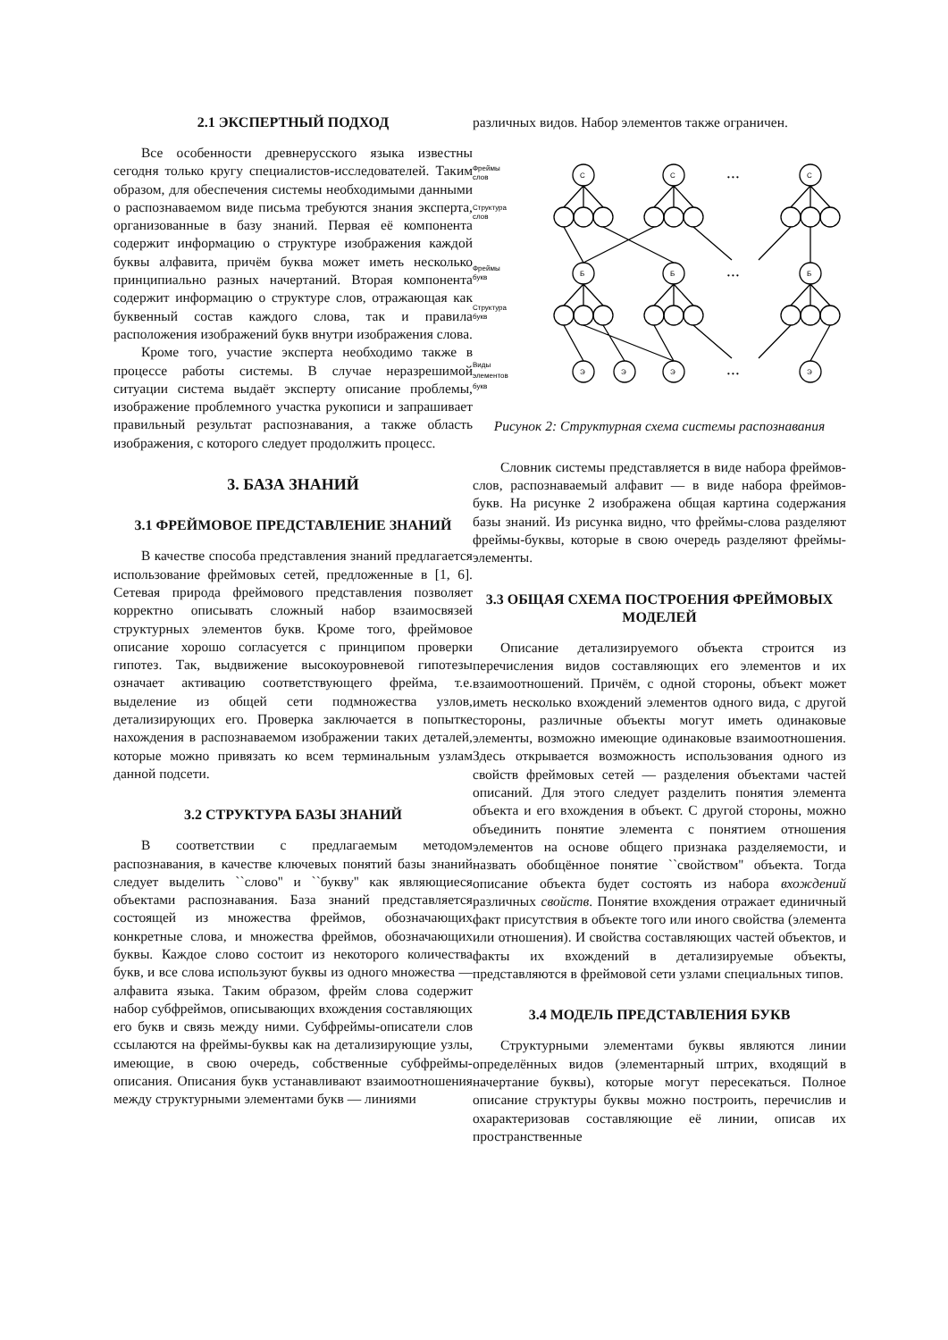2.1 ЭКСПЕРТНЫЙ ПОДХОД
Все особенности древнерусского языка известны сегодня только кругу специалистов-исследователей. Таким образом, для обеспечения системы необходимыми данными о распознаваемом виде письма требуются знания эксперта, организованные в базу знаний. Первая её компонента содержит информацию о структуре изображения каждой буквы алфавита, причём буква может иметь несколько принципиально разных начертаний. Вторая компонента содержит информацию о структуре слов, отражающая как буквенный состав каждого слова, так и правила расположения изображений букв внутри изображения слова.
Кроме того, участие эксперта необходимо также в процессе работы системы. В случае неразрешимой ситуации система выдаёт эксперту описание проблемы, изображение проблемного участка рукописи и запрашивает правильный результат распознавания, а также область изображения, с которого следует продолжить процесс.
3. БАЗА ЗНАНИЙ
3.1 ФРЕЙМОВОЕ ПРЕДСТАВЛЕНИЕ ЗНАНИЙ
В качестве способа представления знаний предлагается использование фреймовых сетей, предложенные в [1, 6]. Сетевая природа фреймового представления позволяет корректно описывать сложный набор взаимосвязей структурных элементов букв. Кроме того, фреймовое описание хорошо согласуется с принципом проверки гипотез. Так, выдвижение высокоуровневой гипотезы означает активацию соответствующего фрейма, т.е. выделение из общей сети подмножества узлов, детализирующих его. Проверка заключается в попытке нахождения в распознаваемом изображении таких деталей, которые можно привязать ко всем терминальным узлам данной подсети.
3.2 СТРУКТУРА БАЗЫ ЗНАНИЙ
В соответствии с предлагаемым методом распознавания, в качестве ключевых понятий базы знаний следует выделить ``слово'' и ``букву'' как являющиеся объектами распознавания. База знаний представляется состоящей из множества фреймов, обозначающих конкретные слова, и множества фреймов, обозначающих буквы. Каждое слово состоит из некоторого количества букв, и все слова используют буквы из одного множества — алфавита языка. Таким образом, фрейм слова содержит набор субфреймов, описывающих вхождения составляющих его букв и связь между ними. Субфреймы-описатели слов ссылаются на фреймы-буквы как на детализирующие узлы, имеющие, в свою очередь, собственные субфреймы-описания. Описания букв устанавливают взаимоотношения между структурными элементами букв — линиями
различных видов. Набор элементов также ограничен.
Фреймы
слов
Структура
слов
Фреймы
букв
Структура
букв
Виды
элементов
букв
С
С
С
Б
Б
Б
Э
Э
Э
Э
• • •
• • •
• • •
Рисунок 2: Структурная схема системы распознавания
Словник системы представляется в виде набора фреймов-слов, распознаваемый алфавит — в виде набора фреймов-букв. На рисунке 2 изображена общая картина содержания базы знаний. Из рисунка видно, что фреймы-слова разделяют фреймы-буквы, которые в свою очередь разделяют фреймы-элементы.
3.3 ОБЩАЯ СХЕМА ПОСТРОЕНИЯ ФРЕЙМОВЫХ МОДЕЛЕЙ
Описание детализируемого объекта строится из перечисления видов составляющих его элементов и их взаимоотношений. Причём, с одной стороны, объект может иметь несколько вхождений элементов одного вида, с другой стороны, различные объекты могут иметь одинаковые элементы, возможно имеющие одинаковые взаимоотношения. Здесь открывается возможность использования одного из свойств фреймовых сетей — разделения объектами частей описаний. Для этого следует разделить понятия элемента объекта и его вхождения в объект. С другой стороны, можно объединить понятие элемента с понятием отношения элементов на основе общего признака разделяемости, и назвать обобщённое понятие ``свойством'' объекта. Тогда описание объекта будет состоять из набора вхождений различных свойств. Понятие вхождения отражает единичный факт присутствия в объекте того или иного свойства (элемента или отношения). И свойства составляющих частей объектов, и факты их вхождений в детализируемые объекты, представляются в фреймовой сети узлами специальных типов.
3.4 МОДЕЛЬ ПРЕДСТАВЛЕНИЯ БУКВ
Структурными элементами буквы являются линии определённых видов (элементарный штрих, входящий в начертание буквы), которые могут пересекаться. Полное описание структуры буквы можно построить, перечислив и охарактеризовав составляющие её линии, описав их пространственные